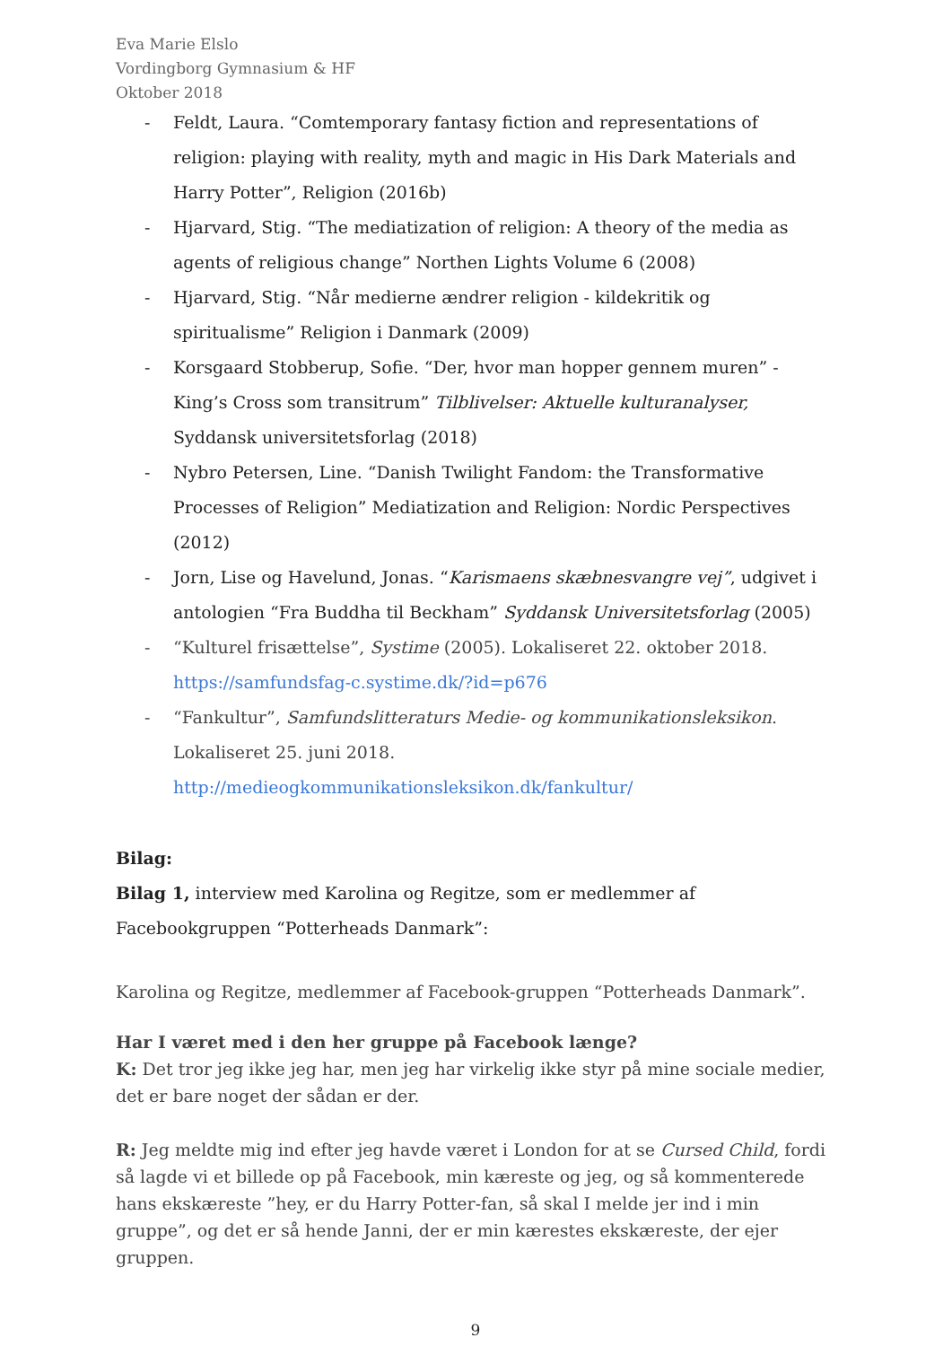Eva Marie Elslo
Vordingborg Gymnasium & HF
Oktober 2018
- Feldt, Laura. “Comtemporary fantasy fiction and representations of religion: playing with reality, myth and magic in His Dark Materials and Harry Potter”, Religion (2016b)
- Hjarvard, Stig. “The mediatization of religion: A theory of the media as agents of religious change” Northen Lights Volume 6 (2008)
- Hjarvard, Stig. “Når medierne ændrer religion - kildekritik og spiritualisme” Religion i Danmark (2009)
- Korsgaard Stobberup, Sofie. “Der, hvor man hopper gennem muren” - King’s Cross som transitrum” Tilblivelser: Aktuelle kulturanalyser, Syddansk universitetsforlag (2018)
- Nybro Petersen, Line. “Danish Twilight Fandom: the Transformative Processes of Religion” Mediatization and Religion: Nordic Perspectives (2012)
- Jorn, Lise og Havelund, Jonas. “Karismaens skæbnesvangre vej”, udgivet i antologien “Fra Buddha til Beckham” Syddansk Universitetsforlag (2005)
- “Kulturel frisættelse”, Systime (2005). Lokaliseret 22. oktober 2018. https://samfundsfag-c.systime.dk/?id=p676
- “Fankultur”, Samfundslitteraturs Medie- og kommunikationsleksikon. Lokaliseret 25. juni 2018.
http://medieogkommunikationsleksikon.dk/fankultur/
Bilag:
Bilag 1, interview med Karolina og Regitze, som er medlemmer af Facebookgruppen “Potterheads Danmark”:
Karolina og Regitze, medlemmer af Facebook-gruppen “Potterheads Danmark”.
Har I været med i den her gruppe på Facebook længe?
K: Det tror jeg ikke jeg har, men jeg har virkelig ikke styr på mine sociale medier, det er bare noget der sådan er der.
R: Jeg meldte mig ind efter jeg havde været i London for at se Cursed Child, fordi så lagde vi et billede op på Facebook, min kæreste og jeg, og så kommenterede hans ekskæreste ”hey, er du Harry Potter-fan, så skal I melde jer ind i min gruppe”, og det er så hende Janni, der er min kærestes ekskæreste, der ejer gruppen.
9